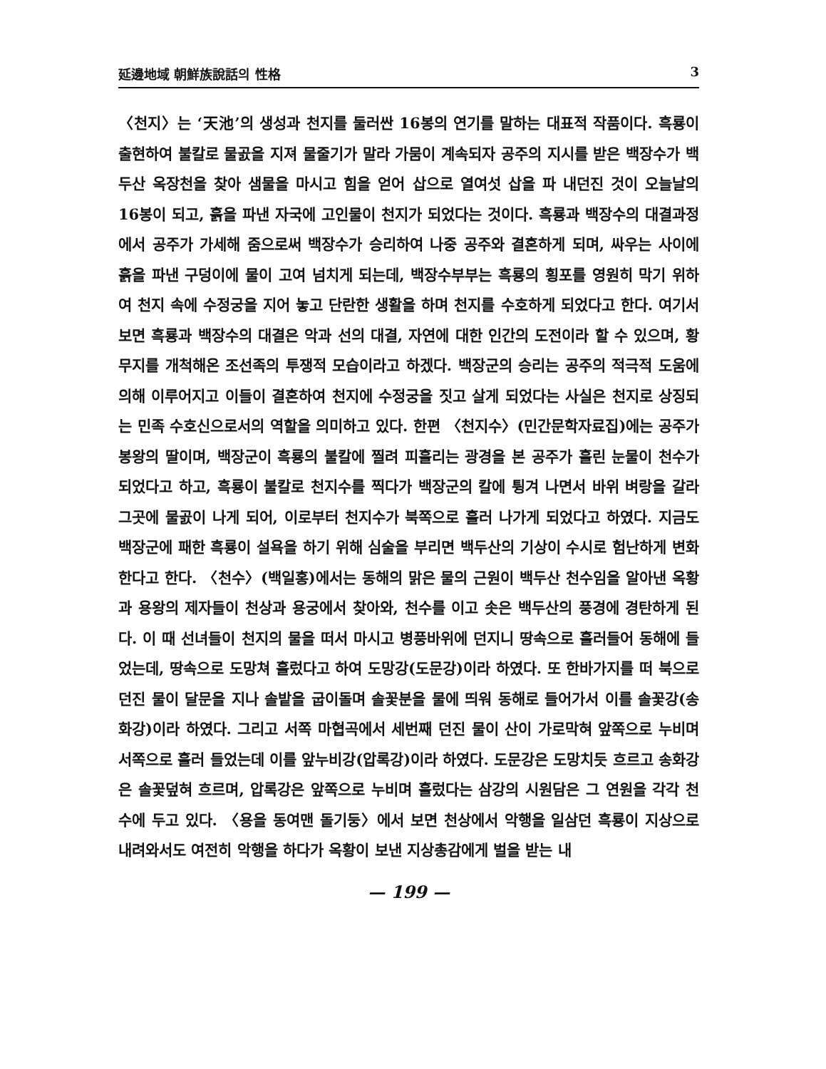延邊地域 朝鮮族說話의 性格 3
〈천지〉는 ‘天池’의 생성과 천지를 둘러싼 16봉의 연기를 말하는 대표적 작품이다. 흑룡이 출현하여 불칼로 물곬을 지져 물줄기가 말라 가뭄이 계속되자 공주의 지시를 받은 백장수가 백두산 옥장천을 찾아 샘물을 마시고 힘을 얻어 삽으로 열여섯 삽을 파 내던진 것이 오늘날의 16봉이 되고, 흙을 파낸 자국에 고인물이 천지가 되었다는 것이다. 흑룡과 백장수의 대결과정에서 공주가 가세해 줌으로써 백장수가 승리하여 나중 공주와 결혼하게 되며, 싸우는 사이에 흙을 파낸 구덩이에 물이 고여 넘치게 되는데, 백장수부부는 흑룡의 횡포를 영원히 막기 위하여 천지 속에 수정궁을 지어 놓고 단란한 생활을 하며 천지를 수호하게 되었다고 한다. 여기서 보면 흑룡과 백장수의 대결은 악과 선의 대결, 자연에 대한 인간의 도전이라 할 수 있으며, 황무지를 개척해온 조선족의 투쟁적 모습이라고 하겠다. 백장군의 승리는 공주의 적극적 도움에 의해 이루어지고 이들이 결혼하여 천지에 수정궁을 짓고 살게 되었다는 사실은 천지로 상징되는 민족 수호신으로서의 역할을 의미하고 있다. 한편 〈천지수〉(민간문학자료집)에는 공주가 봉왕의 딸이며, 백장군이 흑룡의 불칼에 찔려 피흘리는 광경을 본 공주가 흘린 눈물이 천수가 되었다고 하고, 흑룡이 불칼로 천지수를 찍다가 백장군의 칼에 튕겨 나면서 바위 벼랑을 갈라 그곳에 물곬이 나게 되어, 이로부터 천지수가 북쪽으로 흘러 나가게 되었다고 하였다. 지금도 백장군에 패한 흑룡이 설욕을 하기 위해 심술을 부리면 백두산의 기상이 수시로 험난하게 변화한다고 한다. 〈천수〉(백일홍)에서는 동해의 맑은 물의 근원이 백두산 천수임을 알아낸 옥황과 용왕의 제자들이 천상과 용궁에서 찾아와, 천수를 이고 솟은 백두산의 풍경에 경탄하게 된다. 이 때 선녀들이 천지의 물을 떠서 마시고 병풍바위에 던지니 땅속으로 흘러들어 동해에 들었는데, 땅속으로 도망쳐 흘렀다고 하여 도망강(도문강)이라 하였다. 또 한바가지를 떠 북으로 던진 물이 달문을 지나 솔밭을 굽이돌며 솔꽃분을 물에 띄워 동해로 들어가서 이를 솔꽃강(송화강)이라 하였다. 그리고 서쪽 마협곡에서 세번째 던진 물이 산이 가로막혀 앞쪽으로 누비며 서쪽으로 흘러 들었는데 이를 앞누비강(압록강)이라 하였다. 도문강은 도망치듯 흐르고 송화강은 솔꽃덮혀 흐르며, 압록강은 앞쪽으로 누비며 흘렀다는 삼강의 시원담은 그 연원을 각각 천수에 두고 있다. 〈용을 동여맨 돌기둥〉에서 보면 천상에서 악행을 일삼던 흑룡이 지상으로 내려와서도 여전히 악행을 하다가 옥황이 보낸 지상총감에게 벌을 받는 내
— 199 —